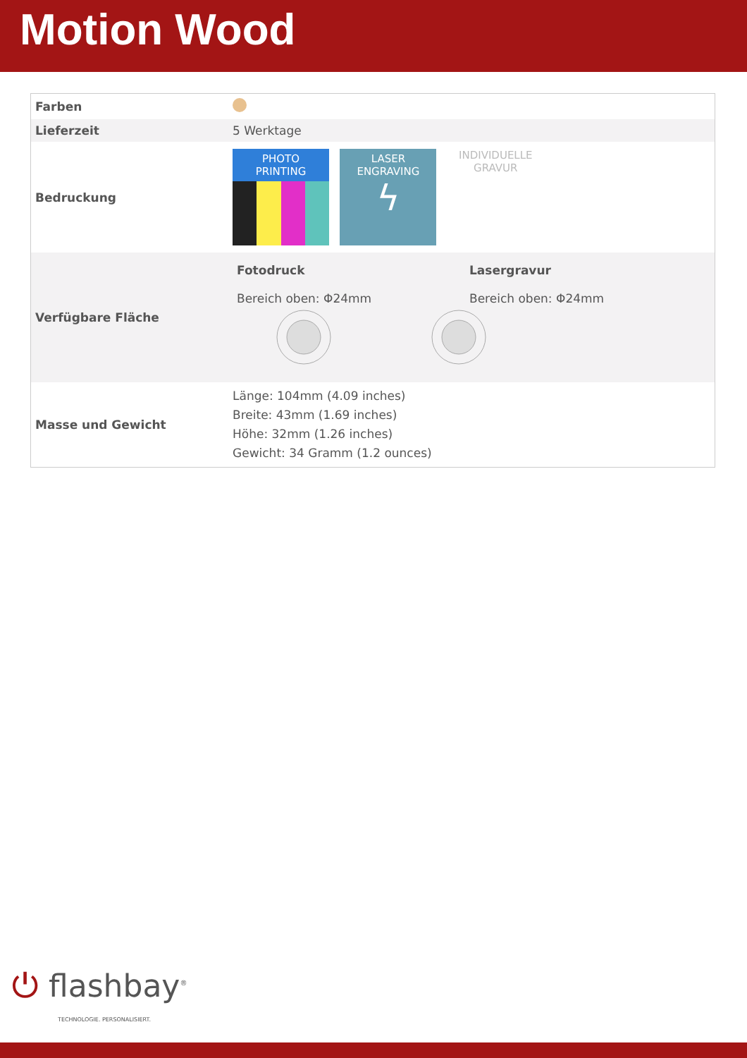Motion Wood
| Farben | |
| Lieferzeit | 5 Werktage |
| Bedruckung | PHOTO PRINTING LASER ENGRAVING ϟ INDIVIDUELLE GRAVUR |
| Verfügbare Fläche | Fotodruck Bereich oben: Φ24mm Lasergravur Bereich oben: Φ24mm |
| Masse und Gewicht | Länge: 104mm (4.09 inches) Breite: 43mm (1.69 inches) Höhe: 32mm (1.26 inches) Gewicht: 34 Gramm (1.2 ounces) |
⏻ flashbay<sup>®</sup>
TECHNOLOGIE. PERSONALISIERT.